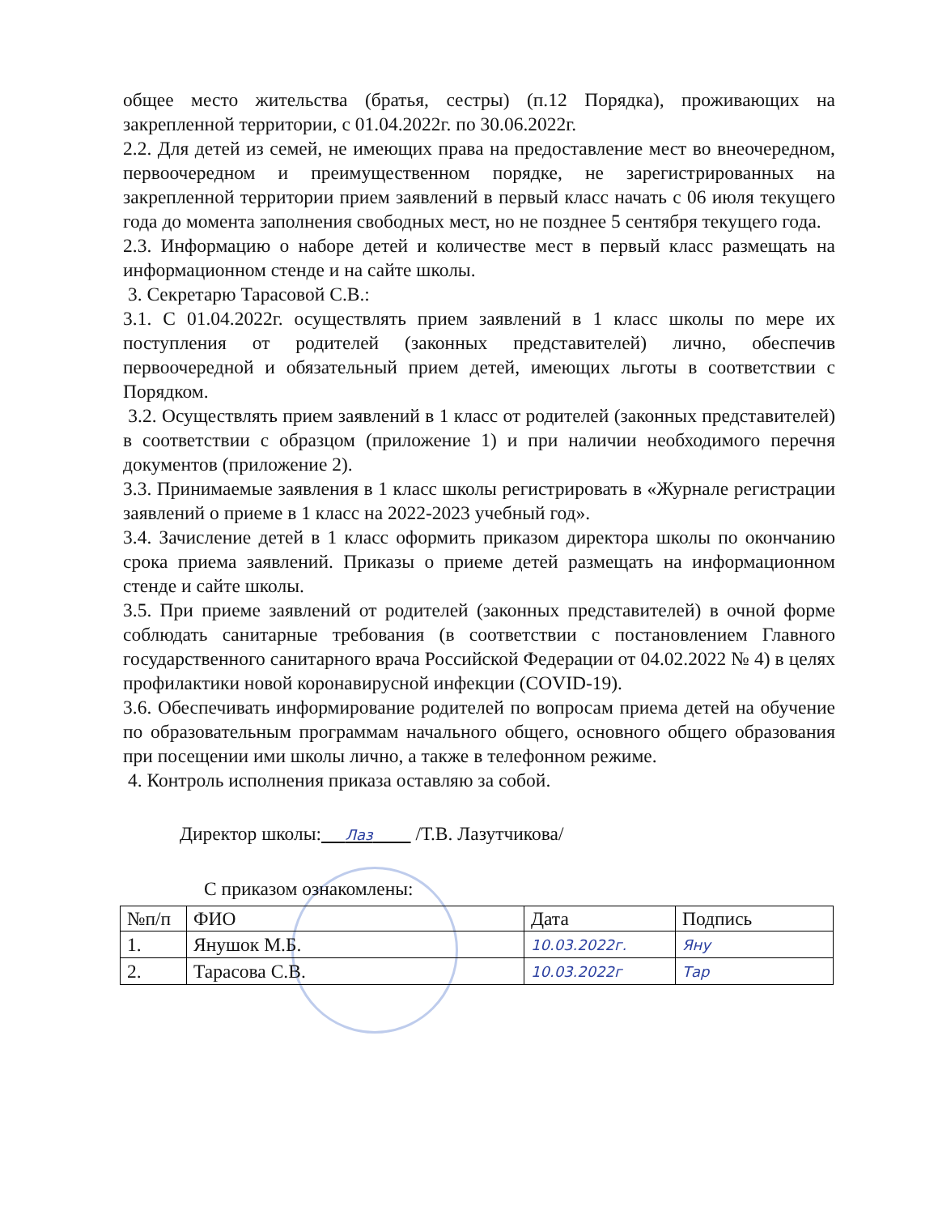общее место жительства (братья, сестры) (п.12 Порядка), проживающих на закрепленной территории, с 01.04.2022г. по 30.06.2022г.
2.2. Для детей из семей, не имеющих права на предоставление мест во внеочередном, первоочередном и преимущественном порядке, не зарегистрированных на закрепленной территории прием заявлений в первый класс начать с 06 июля текущего года до момента заполнения свободных мест, но не позднее 5 сентября текущего года.
2.3. Информацию о наборе детей и количестве мест в первый класс размещать на информационном стенде и на сайте школы.
3. Секретарю Тарасовой С.В.:
3.1. С 01.04.2022г. осуществлять прием заявлений в 1 класс школы по мере их поступления от родителей (законных представителей) лично, обеспечив первоочередной и обязательный прием детей, имеющих льготы в соответствии с Порядком.
3.2. Осуществлять прием заявлений в 1 класс от родителей (законных представителей) в соответствии с образцом (приложение 1) и при наличии необходимого перечня документов (приложение 2).
3.3. Принимаемые заявления в 1 класс школы регистрировать в «Журнале регистрации заявлений о приеме в 1 класс на 2022-2023 учебный год».
3.4. Зачисление детей в 1 класс оформить приказом директора школы по окончанию срока приема заявлений. Приказы о приеме детей размещать на информационном стенде и сайте школы.
3.5. При приеме заявлений от родителей (законных представителей) в очной форме соблюдать санитарные требования (в соответствии с постановлением Главного государственного санитарного врача Российской Федерации от 04.02.2022 № 4) в целях профилактики новой коронавирусной инфекции (COVID-19).
3.6. Обеспечивать информирование родителей по вопросам приема детей на обучение по образовательным программам начального общего, основного общего образования при посещении ими школы лично, а также в телефонном режиме.
4. Контроль исполнения приказа оставляю за собой.
Директор школы: Лаз /Т.В. Лазутчикова/
С приказом ознакомлены:
| №п/п | ФИО | Дата | Подпись |
| --- | --- | --- | --- |
| 1. | Янушок М.Б. | 10.03.2022г. | Яну |
| 2. | Тарасова С.В. | 10.03.2022г | Тар |